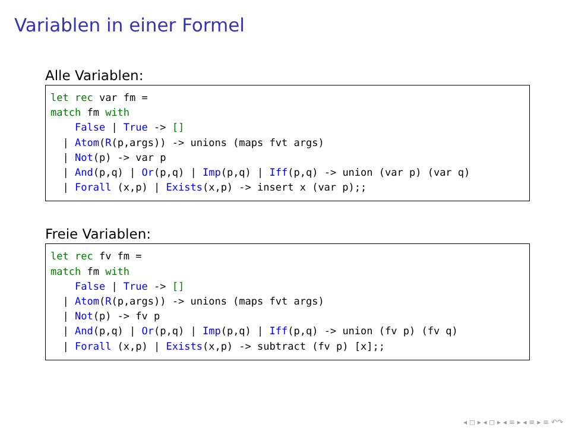Variablen in einer Formel
Alle Variablen:
let rec var fm =
match fm with
    False | True -> []
  | Atom(R(p,args)) -> unions (maps fvt args)
  | Not(p) -> var p
  | And(p,q) | Or(p,q) | Imp(p,q) | Iff(p,q) -> union (var p) (var q)
  | Forall (x,p) | Exists(x,p) -> insert x (var p);;
Freie Variablen:
let rec fv fm =
match fm with
    False | True -> []
  | Atom(R(p,args)) -> unions (maps fvt args)
  | Not(p) -> fv p
  | And(p,q) | Or(p,q) | Imp(p,q) | Iff(p,q) -> union (fv p) (fv q)
  | Forall (x,p) | Exists(x,p) -> subtract (fv p) [x];;
◂ ◻ ▸ ◂ ◻ ▸ ◂ ≡ ▸ ◂ ≡ ▸ ≡ ↶↷